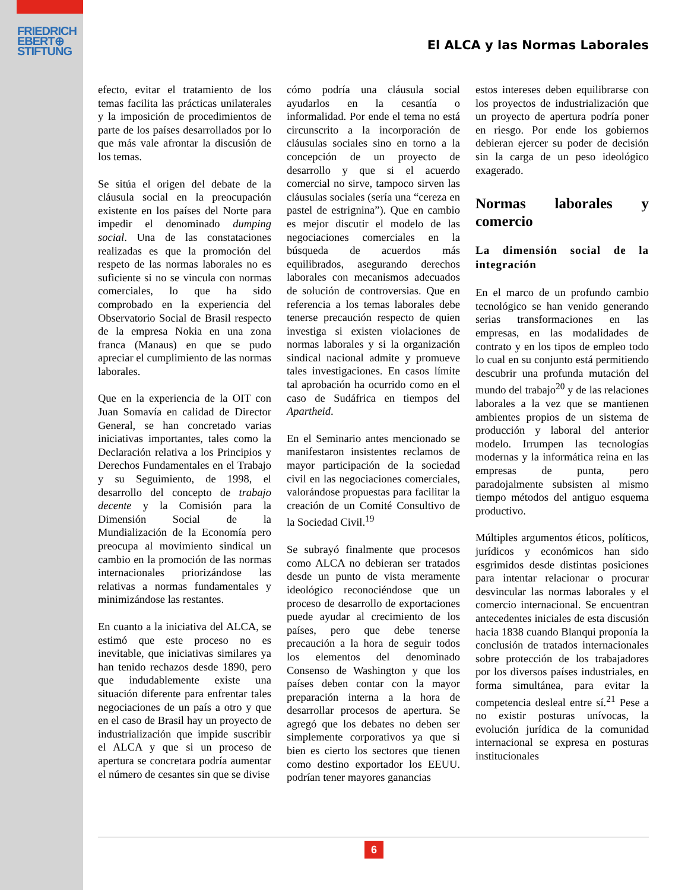FRIEDRICH
EBERT⊕
STIFTUNG
El ALCA y las Normas Laborales
efecto, evitar el tratamiento de los temas facilita las prácticas unilaterales y la imposición de procedimientos de parte de los países desarrollados por lo que más vale afrontar la discusión de los temas.
Se sitúa el origen del debate de la cláusula social en la preocupación existente en los países del Norte para impedir el denominado dumping social. Una de las constataciones realizadas es que la promoción del respeto de las normas laborales no es suficiente si no se vincula con normas comerciales, lo que ha sido comprobado en la experiencia del Observatorio Social de Brasil respecto de la empresa Nokia en una zona franca (Manaus) en que se pudo apreciar el cumplimiento de las normas laborales.
Que en la experiencia de la OIT con Juan Somavía en calidad de Director General, se han concretado varias iniciativas importantes, tales como la Declaración relativa a los Principios y Derechos Fundamentales en el Trabajo y su Seguimiento, de 1998, el desarrollo del concepto de trabajo decente y la Comisión para la Dimensión Social de la Mundialización de la Economía pero preocupa al movimiento sindical un cambio en la promoción de las normas internacionales priorizándose las relativas a normas fundamentales y minimizándose las restantes.
En cuanto a la iniciativa del ALCA, se estimó que este proceso no es inevitable, que iniciativas similares ya han tenido rechazos desde 1890, pero que indudablemente existe una situación diferente para enfrentar tales negociaciones de un país a otro y que en el caso de Brasil hay un proyecto de industrialización que impide suscribir el ALCA y que si un proceso de apertura se concretara podría aumentar el número de cesantes sin que se divise
cómo podría una cláusula social ayudarlos en la cesantía o informalidad. Por ende el tema no está circunscrito a la incorporación de cláusulas sociales sino en torno a la concepción de un proyecto de desarrollo y que si el acuerdo comercial no sirve, tampoco sirven las cláusulas sociales (sería una “cereza en pastel de estrignina”). Que en cambio es mejor discutir el modelo de las negociaciones comerciales en la búsqueda de acuerdos más equilibrados, asegurando derechos laborales con mecanismos adecuados de solución de controversias. Que en referencia a los temas laborales debe tenerse precaución respecto de quien investiga si existen violaciones de normas laborales y si la organización sindical nacional admite y promueve tales investigaciones. En casos límite tal aprobación ha ocurrido como en el caso de Sudáfrica en tiempos del Apartheid.
En el Seminario antes mencionado se manifestaron insistentes reclamos de mayor participación de la sociedad civil en las negociaciones comerciales, valorándose propuestas para facilitar la creación de un Comité Consultivo de la Sociedad Civil.<sup>19</sup>
Se subrayó finalmente que procesos como ALCA no debieran ser tratados desde un punto de vista meramente ideológico reconociéndose que un proceso de desarrollo de exportaciones puede ayudar al crecimiento de los países, pero que debe tenerse precaución a la hora de seguir todos los elementos del denominado Consenso de Washington y que los países deben contar con la mayor preparación interna a la hora de desarrollar procesos de apertura. Se agregó que los debates no deben ser simplemente corporativos ya que si bien es cierto los sectores que tienen como destino exportador los EEUU. podrían tener mayores ganancias
estos intereses deben equilibrarse con los proyectos de industrialización que un proyecto de apertura podría poner en riesgo. Por ende los gobiernos debieran ejercer su poder de decisión sin la carga de un peso ideológico exagerado.
Normas laborales y comercio
La dimensión social de la integración
En el marco de un profundo cambio tecnológico se han venido generando serias transformaciones en las empresas, en las modalidades de contrato y en los tipos de empleo todo lo cual en su conjunto está permitiendo descubrir una profunda mutación del mundo del trabajo<sup>20</sup> y de las relaciones laborales a la vez que se mantienen ambientes propios de un sistema de producción y laboral del anterior modelo. Irrumpen las tecnologías modernas y la informática reina en las empresas de punta, pero paradojalmente subsisten al mismo tiempo métodos del antiguo esquema productivo.
Múltiples argumentos éticos, políticos, jurídicos y económicos han sido esgrimidos desde distintas posiciones para intentar relacionar o procurar desvincular las normas laborales y el comercio internacional. Se encuentran antecedentes iniciales de esta discusión hacia 1838 cuando Blanqui proponía la conclusión de tratados internacionales sobre protección de los trabajadores por los diversos países industriales, en forma simultánea, para evitar la competencia desleal entre sí.<sup>21</sup> Pese a no existir posturas unívocas, la evolución jurídica de la comunidad internacional se expresa en posturas institucionales
6